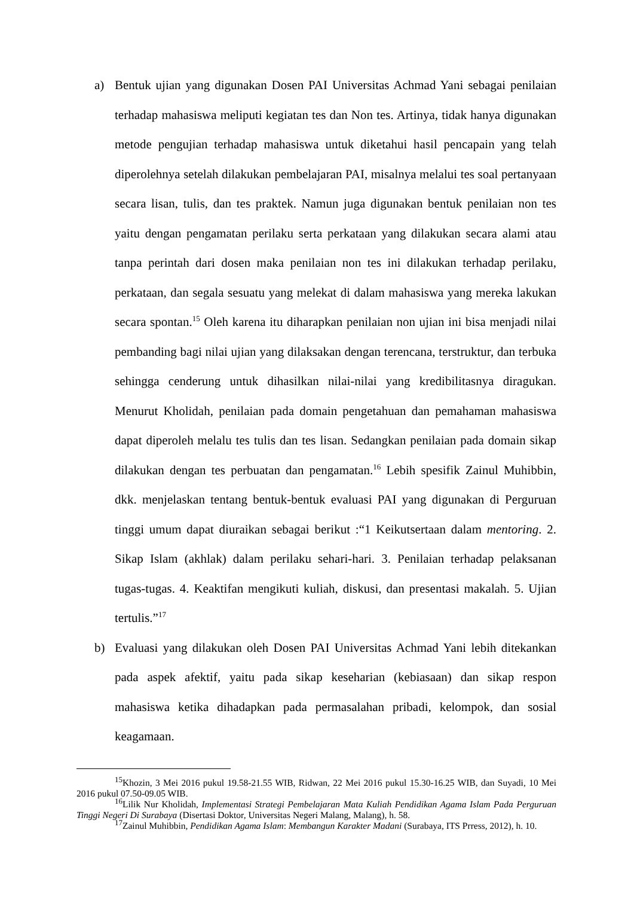a) Bentuk ujian yang digunakan Dosen PAI Universitas Achmad Yani sebagai penilaian terhadap mahasiswa meliputi kegiatan tes dan Non tes. Artinya, tidak hanya digunakan metode pengujian terhadap mahasiswa untuk diketahui hasil pencapain yang telah diperolehnya setelah dilakukan pembelajaran PAI, misalnya melalui tes soal pertanyaan secara lisan, tulis, dan tes praktek. Namun juga digunakan bentuk penilaian non tes yaitu dengan pengamatan perilaku serta perkataan yang dilakukan secara alami atau tanpa perintah dari dosen maka penilaian non tes ini dilakukan terhadap perilaku, perkataan, dan segala sesuatu yang melekat di dalam mahasiswa yang mereka lakukan secara spontan.<sup>15</sup> Oleh karena itu diharapkan penilaian non ujian ini bisa menjadi nilai pembanding bagi nilai ujian yang dilaksakan dengan terencana, terstruktur, dan terbuka sehingga cenderung untuk dihasilkan nilai-nilai yang kredibilitasnya diragukan. Menurut Kholidah, penilaian pada domain pengetahuan dan pemahaman mahasiswa dapat diperoleh melalu tes tulis dan tes lisan. Sedangkan penilaian pada domain sikap dilakukan dengan tes perbuatan dan pengamatan.<sup>16</sup> Lebih spesifik Zainul Muhibbin, dkk. menjelaskan tentang bentuk-bentuk evaluasi PAI yang digunakan di Perguruan tinggi umum dapat diuraikan sebagai berikut :“1 Keikutsertaan dalam mentoring. 2. Sikap Islam (akhlak) dalam perilaku sehari-hari. 3. Penilaian terhadap pelaksanan tugas-tugas. 4. Keaktifan mengikuti kuliah, diskusi, dan presentasi makalah. 5. Ujian tertulis.”<sup>17</sup>
b) Evaluasi yang dilakukan oleh Dosen PAI Universitas Achmad Yani lebih ditekankan pada aspek afektif, yaitu pada sikap keseharian (kebiasaan) dan sikap respon mahasiswa ketika dihadapkan pada permasalahan pribadi, kelompok, dan sosial keagamaan.
<sup>15</sup> Khozin, 3 Mei 2016 pukul 19.58-21.55 WIB, Ridwan, 22 Mei 2016 pukul 15.30-16.25 WIB, dan Suyadi, 10 Mei 2016 pukul 07.50-09.05 WIB.
<sup>16</sup> Lilik Nur Kholidah, Implementasi Strategi Pembelajaran Mata Kuliah Pendidikan Agama Islam Pada Perguruan Tinggi Negeri Di Surabaya (Disertasi Doktor, Universitas Negeri Malang, Malang), h. 58.
<sup>17</sup> Zainul Muhibbin, Pendidikan Agama Islam: Membangun Karakter Madani (Surabaya, ITS Prress, 2012), h. 10.